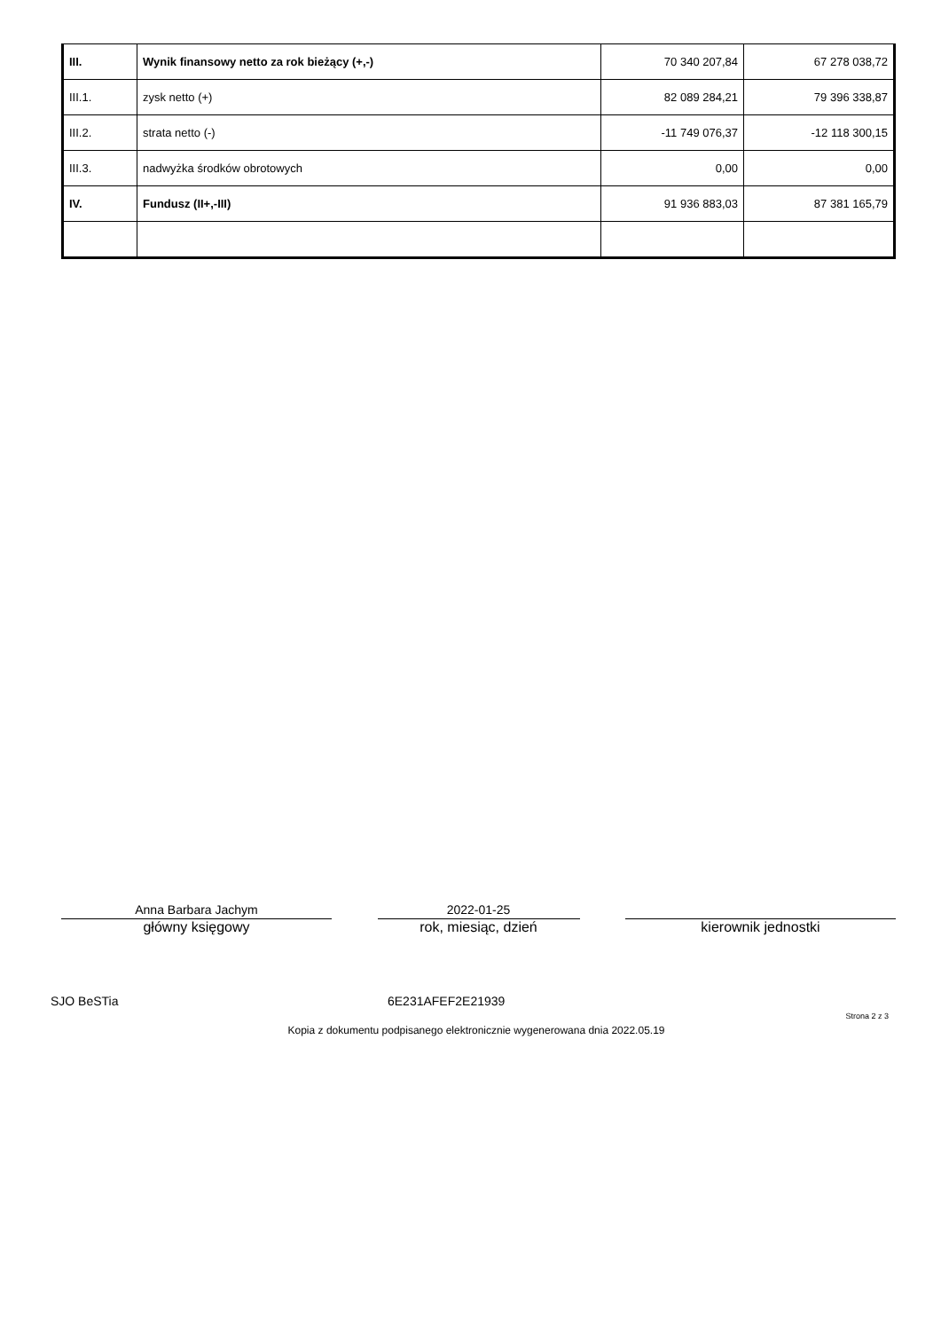| III. | Wynik finansowy netto za rok bieżący (+,-) | 70 340 207,84 | 67 278 038,72 |
| III.1. | zysk netto (+) | 82 089 284,21 | 79 396 338,87 |
| III.2. | strata netto (-) | -11 749 076,37 | -12 118 300,15 |
| III.3. | nadwyżka środków obrotowych | 0,00 | 0,00 |
| IV. | Fundusz (II+,-III) | 91 936 883,03 | 87 381 165,79 |
Anna Barbara Jachym
główny księgowy
2022-01-25
rok, miesiąc, dzień
kierownik jednostki
SJO BeSTia 6E231AFEF2E21939
Strona 2 z 3
Kopia z dokumentu podpisanego elektronicznie wygenerowana dnia 2022.05.19